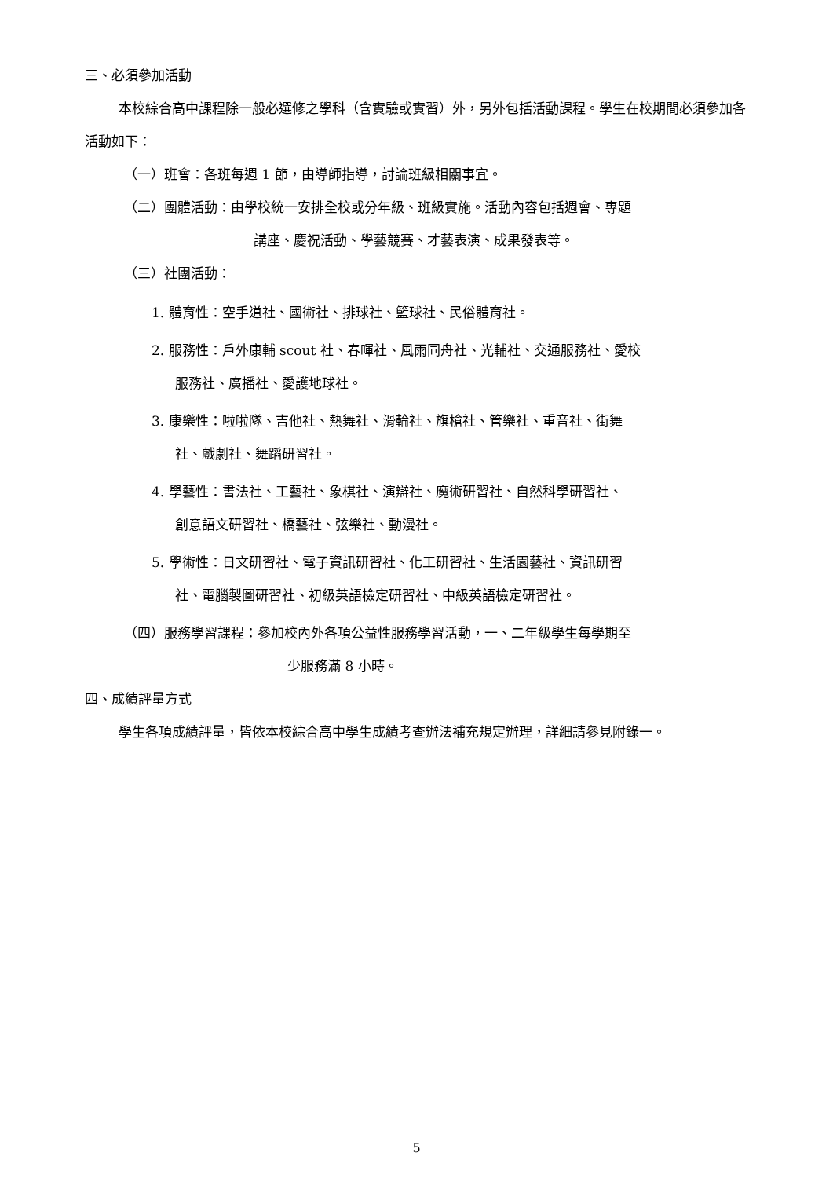三、必須參加活動
本校綜合高中課程除一般必選修之學科（含實驗或實習）外，另外包括活動課程。學生在校期間必須參加各活動如下：
（一）班會：各班每週 1 節，由導師指導，討論班級相關事宜。
（二）團體活動：由學校統一安排全校或分年級、班級實施。活動內容包括週會、專題
講座、慶祝活動、學藝競賽、才藝表演、成果發表等。
（三）社團活動：
1. 體育性：空手道社、國術社、排球社、籃球社、民俗體育社。
2. 服務性：戶外康輔 scout 社、春暉社、風雨同舟社、光輔社、交通服務社、愛校
服務社、廣播社、愛護地球社。
3. 康樂性：啦啦隊、吉他社、熱舞社、滑輪社、旗槍社、管樂社、重音社、街舞
社、戲劇社、舞蹈研習社。
4. 學藝性：書法社、工藝社、象棋社、演辯社、魔術研習社、自然科學研習社、
創意語文研習社、橋藝社、弦樂社、動漫社。
5. 學術性：日文研習社、電子資訊研習社、化工研習社、生活園藝社、資訊研習
社、電腦製圖研習社、初級英語檢定研習社、中級英語檢定研習社。
（四）服務學習課程：參加校內外各項公益性服務學習活動，一、二年級學生每學期至
少服務滿 8 小時。
四、成績評量方式
學生各項成績評量，皆依本校綜合高中學生成績考查辦法補充規定辦理，詳細請參見附錄一。
5